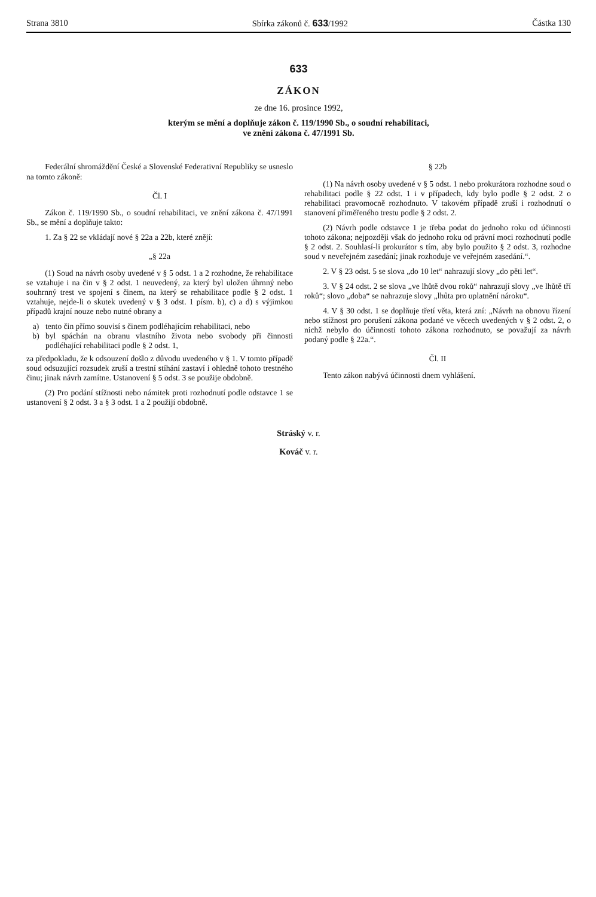Strana 3810 Sbírka zákonů č. 633/1992 Částka 130
633
ZÁKON
ze dne 16. prosince 1992,
kterým se mění a doplňuje zákon č. 119/1990 Sb., o soudní rehabilitaci,
ve znění zákona č. 47/1991 Sb.
Federální shromáždění České a Slovenské Federativní Republiky se usneslo na tomto zákoně:
Čl. I
Zákon č. 119/1990 Sb., o soudní rehabilitaci, ve znění zákona č. 47/1991 Sb., se mění a doplňuje takto:
1. Za § 22 se vkládají nové § 22a a 22b, které znějí:
„§ 22a
(1) Soud na návrh osoby uvedené v § 5 odst. 1 a 2 rozhodne, že rehabilitace se vztahuje i na čin v § 2 odst. 1 neuvedený, za který byl uložen úhrnný nebo souhrnný trest ve spojení s činem, na který se rehabilitace podle § 2 odst. 1 vztahuje, nejde-li o skutek uvedený v § 3 odst. 1 písm. b), c) a d) s výjimkou případů krajní nouze nebo nutné obrany a
a) tento čin přímo souvisí s činem podléhajícím rehabilitaci, nebo
b) byl spáchán na obranu vlastního života nebo svobody při činnosti podléhající rehabilitaci podle § 2 odst. 1,
za předpokladu, že k odsouzení došlo z důvodu uvedeného v § 1. V tomto případě soud odsuzující rozsudek zruší a trestní stíhání zastaví i ohledně tohoto trestného činu; jinak návrh zamítne. Ustanovení § 5 odst. 3 se použije obdobně.
(2) Pro podání stížnosti nebo námitek proti rozhodnutí podle odstavce 1 se ustanovení § 2 odst. 3 a § 3 odst. 1 a 2 použijí obdobně.
§ 22b
(1) Na návrh osoby uvedené v § 5 odst. 1 nebo prokurátora rozhodne soud o rehabilitaci podle § 22 odst. 1 i v případech, kdy bylo podle § 2 odst. 2 o rehabilitaci pravomocně rozhodnuto. V takovém případě zruší i rozhodnutí o stanovení přiměřeného trestu podle § 2 odst. 2.
(2) Návrh podle odstavce 1 je třeba podat do jednoho roku od účinnosti tohoto zákona; nejpozději však do jednoho roku od právní moci rozhodnutí podle § 2 odst. 2. Souhlasí-li prokurátor s tím, aby bylo použito § 2 odst. 3, rozhodne soud v neveřejném zasedání; jinak rozhoduje ve veřejném zasedání.“.
2. V § 23 odst. 5 se slova „do 10 let“ nahrazují slovy „do pěti let“.
3. V § 24 odst. 2 se slova „ve lhůtě dvou roků“ nahrazují slovy „ve lhůtě tří roků“; slovo „doba“ se nahrazuje slovy „lhůta pro uplatnění nároku“.
4. V § 30 odst. 1 se doplňuje třetí věta, která zní: „Návrh na obnovu řízení nebo stížnost pro porušení zákona podané ve věcech uvedených v § 2 odst. 2, o nichž nebylo do účinnosti tohoto zákona rozhodnuto, se považují za návrh podaný podle § 22a.“.
Čl. II
Tento zákon nabývá účinnosti dnem vyhlášení.
Stráský v. r.
Kováč v. r.